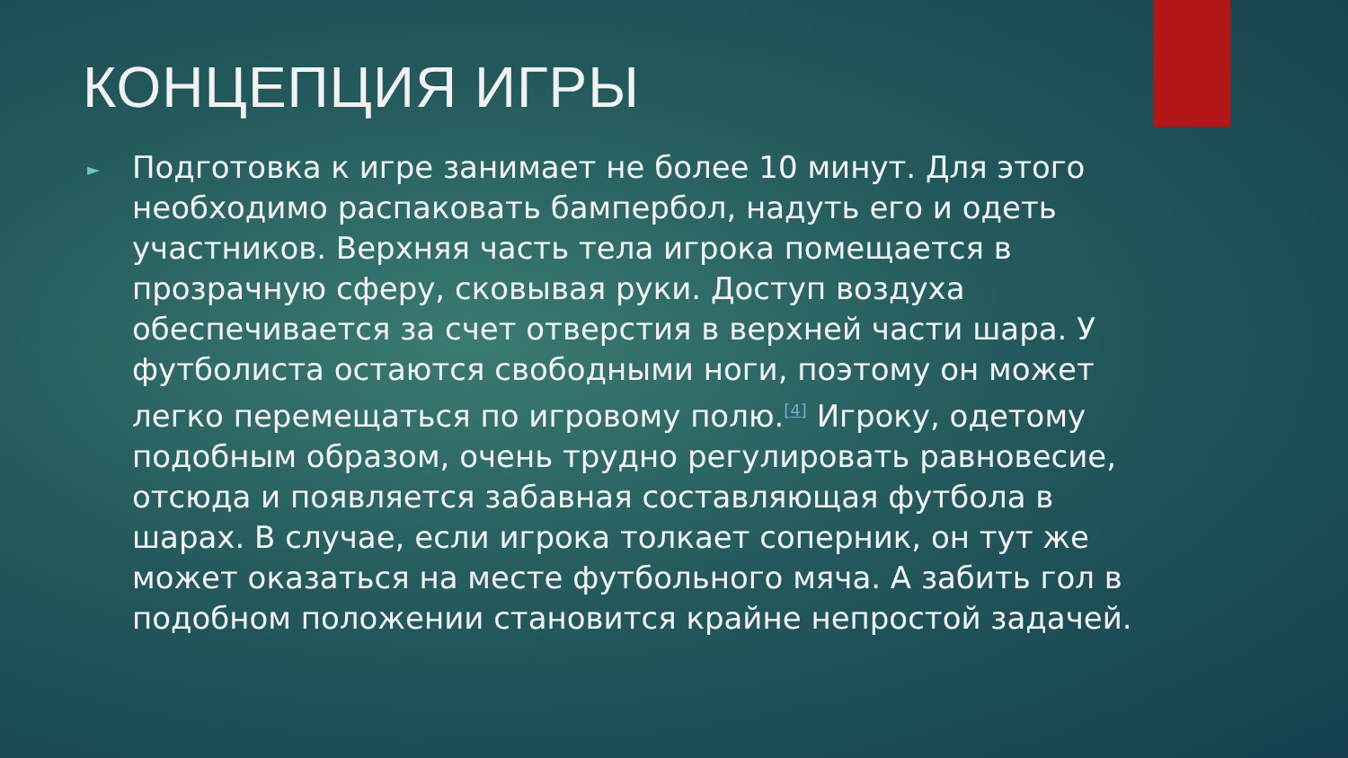КОНЦЕПЦИЯ ИГРЫ
►
Подготовка к игре занимает не более 10 минут. Для этого необходимо распаковать бампербол, надуть его и одеть участников. Верхняя часть тела игрока помещается в прозрачную сферу, сковывая руки. Доступ воздуха обеспечивается за счет отверстия в верхней части шара. У футболиста остаются свободными ноги, поэтому он может легко перемещаться по игровому полю.<sup>[4]</sup> Игроку, одетому подобным образом, очень трудно регулировать равновесие, отсюда и появляется забавная составляющая футбола в шарах. В случае, если игрока толкает соперник, он тут же может оказаться на месте футбольного мяча. А забить гол в подобном положении становится крайне непростой задачей.